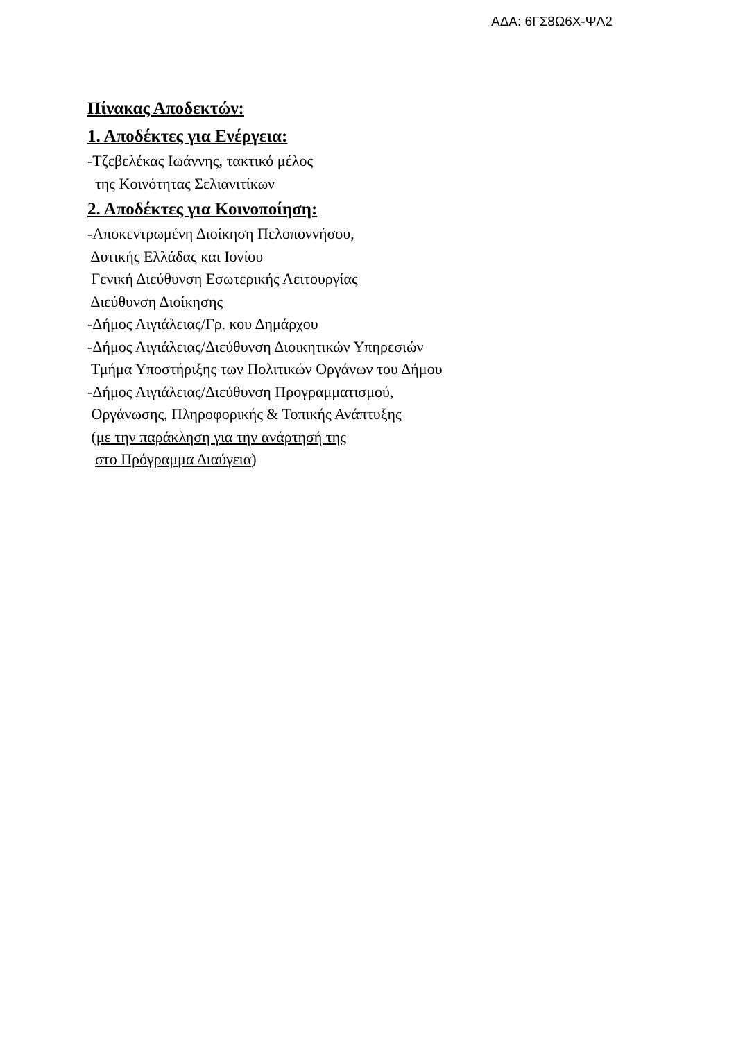ΑΔΑ: 6ΓΣ8Ω6Χ-ΨΛ2
Πίνακας Αποδεκτών:
1. Αποδέκτες για Ενέργεια:
-Τζεβελέκας Ιωάννης, τακτικό μέλος
της Κοινότητας Σελιανιτίκων
2. Αποδέκτες για Κοινοποίηση:
-Αποκεντρωμένη Διοίκηση Πελοποννήσου,
Δυτικής Ελλάδας και Ιονίου
Γενική Διεύθυνση Εσωτερικής Λειτουργίας
Διεύθυνση Διοίκησης
-Δήμος Αιγιάλειας/Γρ. κου Δημάρχου
-Δήμος Αιγιάλειας/Διεύθυνση Διοικητικών Υπηρεσιών
Τμήμα Υποστήριξης των Πολιτικών Οργάνων του Δήμου
-Δήμος Αιγιάλειας/Διεύθυνση Προγραμματισμού,
Οργάνωσης, Πληροφορικής & Τοπικής Ανάπτυξης
(με την παράκληση για την ανάρτησή της
στο Πρόγραμμα Διαύγεια)